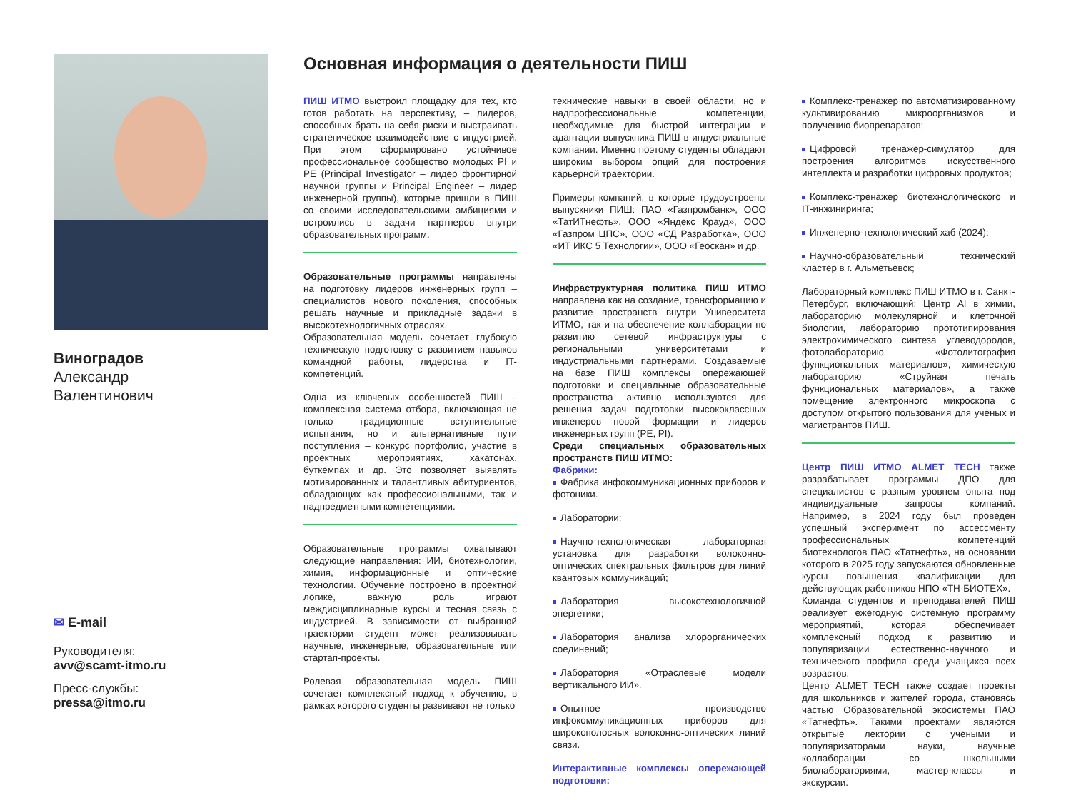Виноградов
Александр
Валентинович
✉ E-mail
Руководителя:
avv@scamt-itmo.ru
Пресс-службы:
pressa@itmo.ru
Основная информация о деятельности ПИШ
ПИШ ИТМО выстроил площадку для тех, кто готов работать на перспективу, – лидеров, способных брать на себя риски и выстраивать стратегическое взаимодействие с индустрией. При этом сформировано устойчивое профессиональное сообщество молодых PI и PE (Principal Investigator – лидер фронтирной научной группы и Principal Engineer – лидер инженерной группы), которые пришли в ПИШ со своими исследовательскими амбициями и встроились в задачи партнеров внутри образовательных программ.
Образовательные программы направлены на подготовку лидеров инженерных групп – специалистов нового поколения, способных решать научные и прикладные задачи в высокотехнологичных отраслях.
Образовательная модель сочетает глубокую техническую подготовку с развитием навыков командной работы, лидерства и IT-компетенций.
Одна из ключевых особенностей ПИШ – комплексная система отбора, включающая не только традиционные вступительные испытания, но и альтернативные пути поступления – конкурс портфолио, участие в проектных мероприятиях, хакатонах, буткемпах и др. Это позволяет выявлять мотивированных и талантливых абитуриентов, обладающих как профессиональными, так и надпредметными компетенциями.
Образовательные программы охватывают следующие направления: ИИ, биотехнологии, химия, информационные и оптические технологии. Обучение построено в проектной логике, важную роль играют междисциплинарные курсы и тесная связь с индустрией. В зависимости от выбранной траектории студент может реализовывать научные, инженерные, образовательные или стартап-проекты.
Ролевая образовательная модель ПИШ сочетает комплексный подход к обучению, в рамках которого студенты развивают не только
технические навыки в своей области, но и надпрофессиональные компетенции, необходимые для быстрой интеграции и адаптации выпускника ПИШ в индустриальные компании. Именно поэтому студенты обладают широким выбором опций для построения карьерной траектории.
Примеры компаний, в которые трудоустроены выпускники ПИШ: ПАО «Газпромбанк», ООО «ТатИТнефть», ООО «Яндекс Крауд», ООО «Газпром ЦПС», ООО «СД Разработка», ООО «ИТ ИКС 5 Технологии», ООО «Геоскан» и др.
Инфраструктурная политика ПИШ ИТМО направлена как на создание, трансформацию и развитие пространств внутри Университета ИТМО, так и на обеспечение коллаборации по развитию сетевой инфраструктуры с региональными университетами и индустриальными партнерами. Создаваемые на базе ПИШ комплексы опережающей подготовки и специальные образовательные пространства активно используются для решения задач подготовки высококлассных инженеров новой формации и лидеров инженерных групп (PE, PI).
Среди специальных образовательных пространств ПИШ ИТМО:
Фабрики:
Фабрика инфокоммуникационных приборов и фотоники.
Лаборатории:
Научно-технологическая лабораторная установка для разработки волоконно-оптических спектральных фильтров для линий квантовых коммуникаций;
Лаборатория высокотехнологичной энергетики;
Лаборатория анализа хлорорганических соединений;
Лаборатория «Отраслевые модели вертикального ИИ».
Опытное производство инфокоммуникационных приборов для широкополосных волоконно-оптических линий связи.
Интерактивные комплексы опережающей подготовки:
Комплекс-тренажер по автоматизированному культивированию микроорганизмов и получению биопрепаратов;
Цифровой тренажер-симулятор для построения алгоритмов искусственного интеллекта и разработки цифровых продуктов;
Комплекс-тренажер биотехнологического и IT-инжиниринга;
Инженерно-технологический хаб (2024):
Научно-образовательный технический кластер в г. Альметьевск;
Лабораторный комплекс ПИШ ИТМО в г. Санкт-Петербург, включающий: Центр AI в химии, лабораторию молекулярной и клеточной биологии, лабораторию прототипирования электрохимического синтеза углеводородов, фотолабораторию «Фотолитография функциональных материалов», химическую лабораторию «Струйная печать функциональных материалов», а также помещение электронного микроскопа с доступом открытого пользования для ученых и магистрантов ПИШ.
Центр ПИШ ИТМО ALMET TECH также разрабатывает программы ДПО для специалистов с разным уровнем опыта под индивидуальные запросы компаний. Например, в 2024 году был проведен успешный эксперимент по ассессменту профессиональных компетенций биотехнологов ПАО «Татнефть», на основании которого в 2025 году запускаются обновленные курсы повышения квалификации для действующих работников НПО «ТН-БИОТЕХ».
Команда студентов и преподавателей ПИШ реализует ежегодную системную программу мероприятий, которая обеспечивает комплексный подход к развитию и популяризации естественно-научного и технического профиля среди учащихся всех возрастов.
Центр ALMET TECH также создает проекты для школьников и жителей города, становясь частью Образовательной экосистемы ПАО «Татнефть». Такими проектами являются открытые лектории с учеными и популяризаторами науки, научные коллаборации со школьными биолабораториями, мастер-классы и экскурсии.